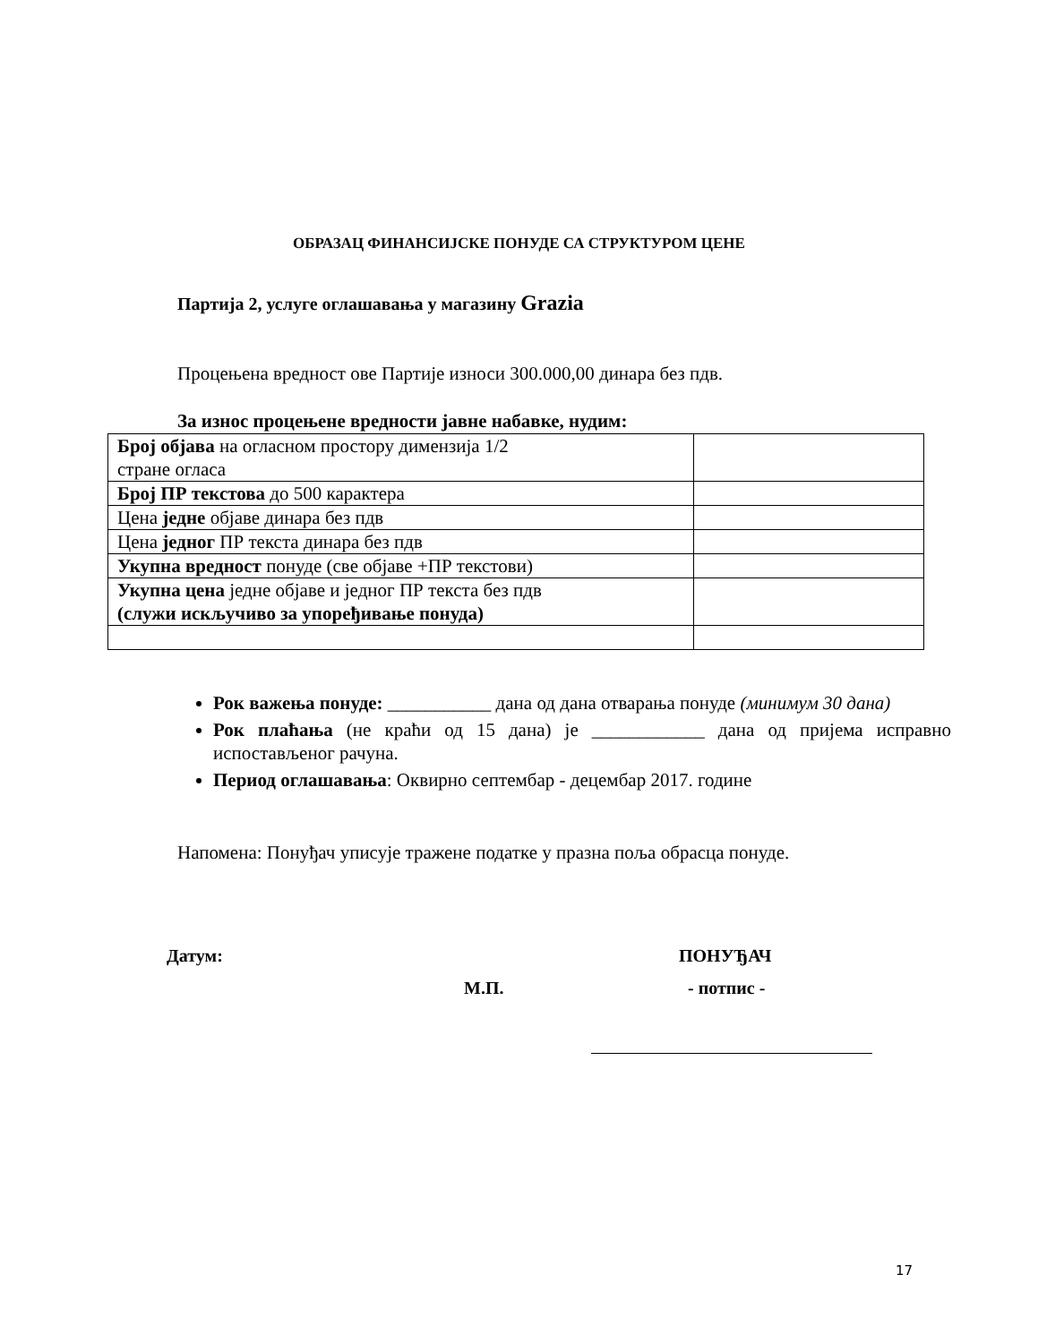ОБРАЗАЦ ФИНАНСИЈСКЕ ПОНУДЕ СА СТРУКТУРОМ ЦЕНЕ
Партија 2, услуге оглашавања у магазину Grazia
Процењена вредност ове Партије износи 300.000,00 динара без пдв.
За износ процењене вредности јавне набавке, нудим:
| Број објава на огласном простору димензија 1/2 стране огласа | |
| Број ПР текстова до 500 карактера | |
| Цена једне објаве динара без пдв | |
| Цена једног ПР текста динара без пдв | |
| Укупна вредност понуде (све објаве +ПР текстови) | |
| Укупна цена једне објаве и једног ПР текста без пдв (служи искључиво за упоређивање понуда) | |
Рок важења понуде: ___________ дана од дана отварања понуде (минимум 30 дана)
Рок плаћања (не краћи од 15 дана) је ____________ дана од пријема исправно испостављеног рачуна.
Период оглашавања: Оквирно септембар - децембар 2017. године
Напомена: Понуђач уписује тражене податке у празна поља обрасца понуде.
Датум: ПОНУЂАЧ
М.П. - потпис -
17